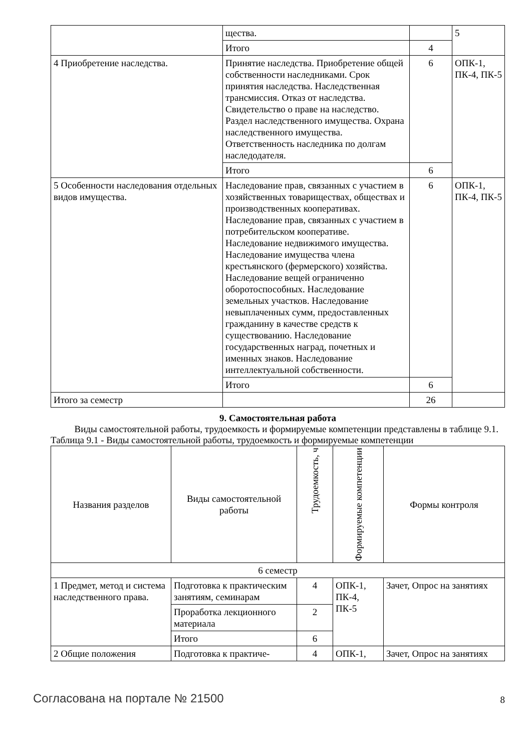| | щества. | | 5 |
| | Итого | 4 | |
| 4 Приобретение наследства. | Принятие наследства. Приобретение общей собственности наследниками. Срок принятия наследства. Наследственная трансмиссия. Отказ от наследства. Свидетельство о праве на наследство. Раздел наследственного имущества. Охрана наследственного имущества. Ответственность наследника по долгам наследодателя. | 6 | ОПК-1, ПК-4, ПК-5 |
| | Итого | 6 | |
| 5 Особенности наследования отдельных видов имущества. | Наследование прав, связанных с участием в хозяйственных товариществах, обществах и производственных кооперативах. Наследование прав, связанных с участием в потребительском кооперативе. Наследование недвижимого имущества. Наследование имущества члена крестьянского (фермерского) хозяйства. Наследование вещей ограниченно оборотоспособных. Наследование земельных участков. Наследование невыплаченных сумм, предоставленных гражданину в качестве средств к существованию. Наследование государственных наград, почетных и именных знаков. Наследование интеллектуальной собственности. | 6 | ОПК-1, ПК-4, ПК-5 |
| | Итого | 6 | |
| Итого за семестр | | 26 | |
9. Самостоятельная работа
Виды самостоятельной работы, трудоемкость и формируемые компетенции представлены в таблице 9.1.
Таблица 9.1 - Виды самостоятельной работы, трудоемкость и формируемые компетенции
| Названия разделов | Виды самостоятельной работы | Трудоемкость, ч | Формируемые компетенции | Формы контроля |
| --- | --- | --- | --- | --- |
| 6 семестр | | | | |
| 1 Предмет, метод и система наследственного права. | Подготовка к практическим занятиям, семинарам | 4 | ОПК-1, ПК-4, ПК-5 | Зачет, Опрос на занятиях |
| | Проработка лекционного материала | 2 | | |
| | Итого | 6 | | |
| 2 Общие положения | Подготовка к практиче- | 4 | ОПК-1, | Зачет, Опрос на занятиях |
Согласована на портале № 21500 8